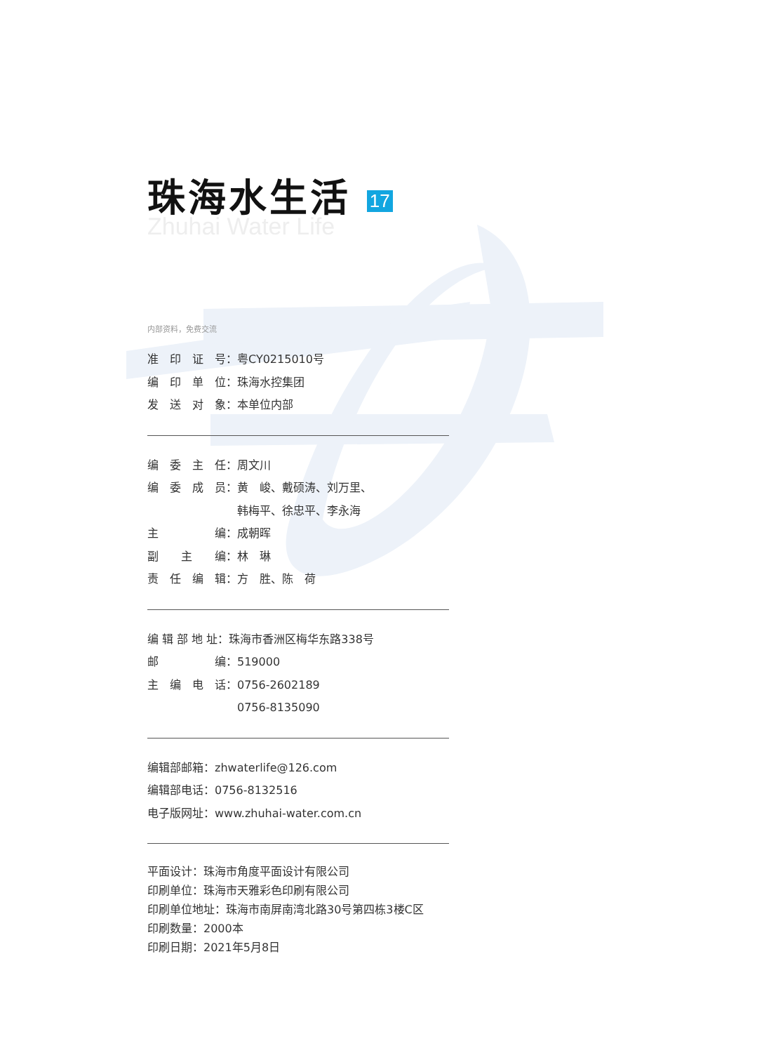珠海水生活 17
Zhuhai Water Life
内部资料，免费交流
准　印　证　号：粤CY0215010号
编　印　单　位：珠海水控集团
发　送　对　象：本单位内部
编　委　主　任：周文川
编　委　成　员：黄　峻、戴硕涛、刘万里、
　　　　　　　　韩梅平、徐忠平、李永海
主　　　　　编：成朝晖
副　　主　　编：林　琳
责　任　编　辑：方　胜、陈　荷
编 辑 部 地 址：珠海市香洲区梅华东路338号
邮　　　　　编：519000
主　编　电　话：0756-2602189
　　　　　　　　0756-8135090
编辑部邮箱：zhwaterlife@126.com
编辑部电话：0756-8132516
电子版网址：www.zhuhai-water.com.cn
平面设计：珠海市角度平面设计有限公司
印刷单位：珠海市天雅彩色印刷有限公司
印刷单位地址：珠海市南屏南湾北路30号第四栋3楼C区
印刷数量：2000本
印刷日期：2021年5月8日